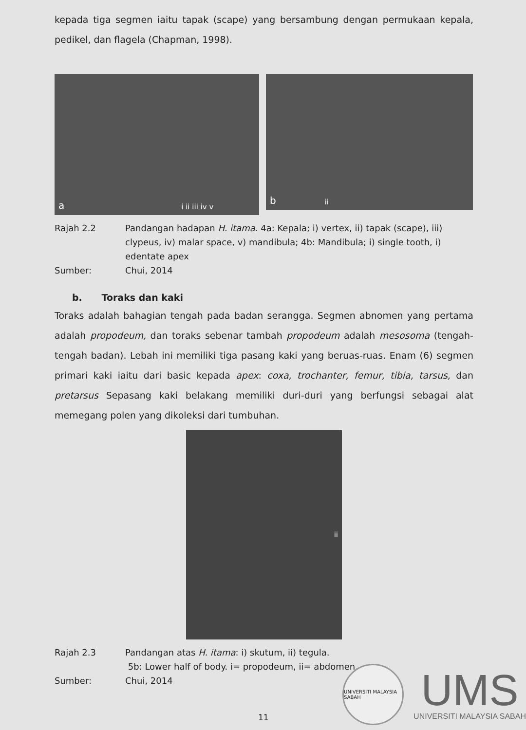kepada tiga segmen iaitu tapak (scape) yang bersambung dengan permukaan kepala, pedikel, dan flagela (Chapman, 1998).
a i ii iii iv v
b ii
Rajah 2.2
Pandangan hadapan H. itama. 4a: Kepala; i) vertex, ii) tapak (scape), iii) clypeus, iv) malar space, v) mandibula; 4b: Mandibula; i) single tooth, i) edentate apex
Sumber:
Chui, 2014
b. Toraks dan kaki
Toraks adalah bahagian tengah pada badan serangga. Segmen abnomen yang pertama adalah propodeum, dan toraks sebenar tambah propodeum adalah mesosoma (tengah-tengah badan). Lebah ini memiliki tiga pasang kaki yang beruas-ruas. Enam (6) segmen primari kaki iaitu dari basic kepada apex: coxa, trochanter, femur, tibia, tarsus, dan pretarsus Sepasang kaki belakang memiliki duri-duri yang berfungsi sebagai alat memegang polen yang dikoleksi dari tumbuhan.
ii
Rajah 2.3
Pandangan atas H. itama: i) skutum, ii) tegula.
5b: Lower half of body. i= propodeum, ii= abdomen.
Sumber:
Chui, 2014
11
UNIVERSITI MALAYSIA SABAH
UMS
UNIVERSITI MALAYSIA SABAH